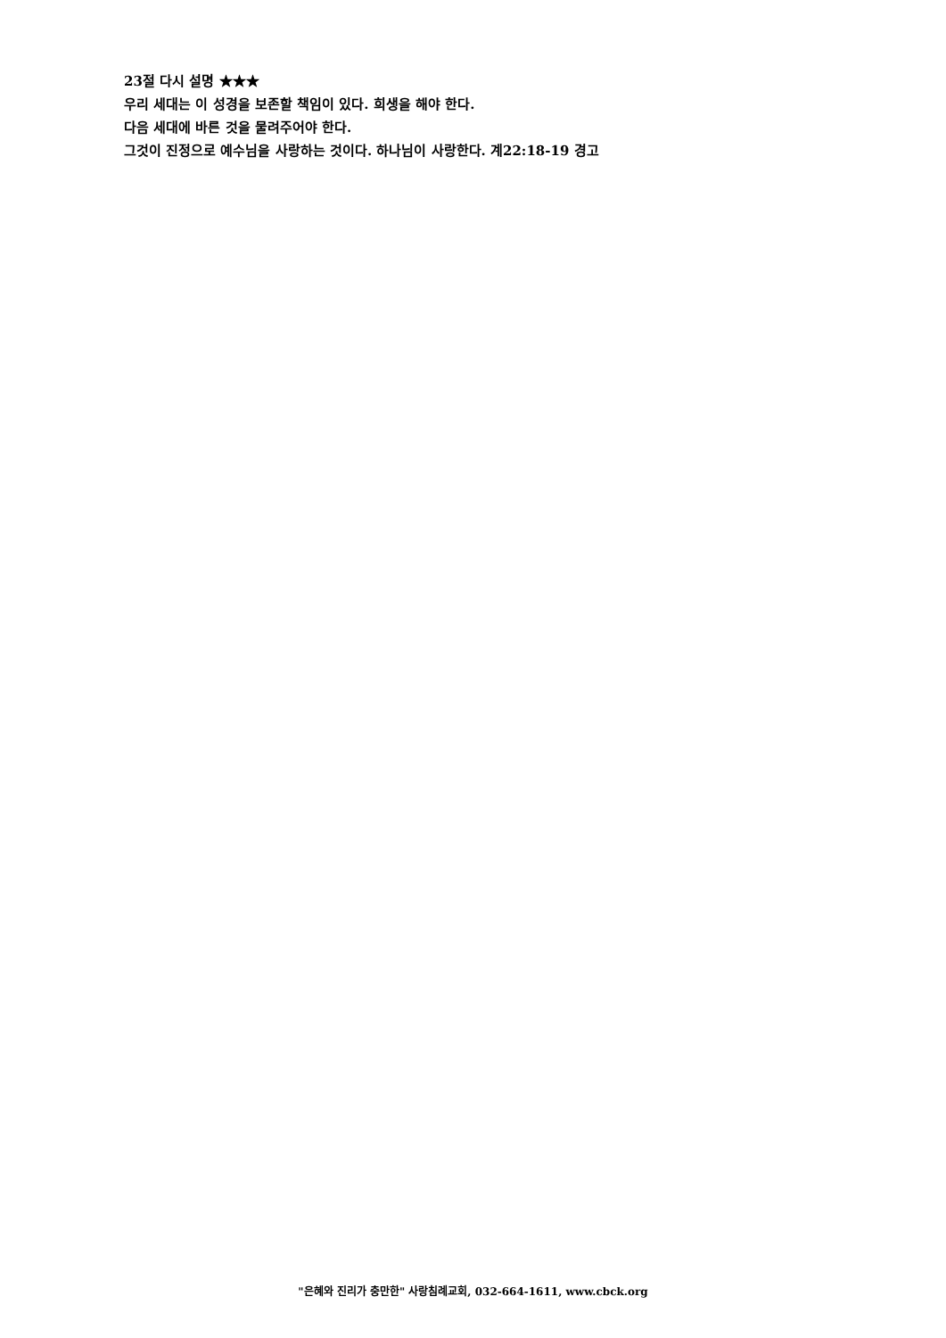23절 다시 설명 ★★★
우리 세대는 이 성경을 보존할 책임이 있다. 희생을 해야 한다.
다음 세대에 바른 것을 물려주어야 한다.
그것이 진정으로 예수님을 사랑하는 것이다. 하나님이 사랑한다. 계22:18-19 경고
"은혜와 진리가 충만한" 사랑침례교회, 032-664-1611, www.cbck.org